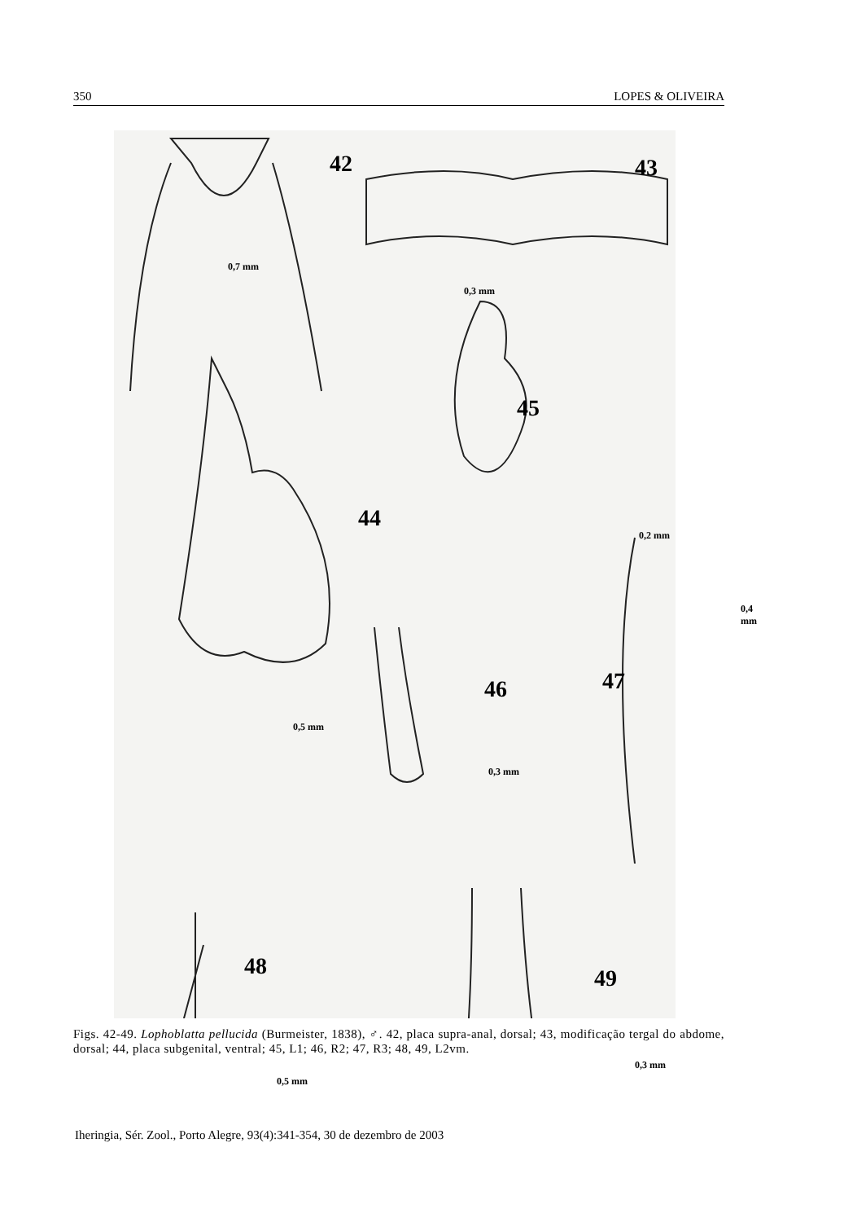350 LOPES & OLIVEIRA
42
0,7 mm
43
0,3 mm
44
0,5 mm
45
0,2 mm
46
0,3 mm
47
0,4 mm
48
0,5 mm
49
0,3 mm
Figs. 42-49. Lophoblatta pellucida (Burmeister, 1838), ♂. 42, placa supra-anal, dorsal; 43, modificação tergal do abdome, dorsal; 44, placa subgenital, ventral; 45, L1; 46, R2; 47, R3; 48, 49, L2vm.
Iheringia, Sér. Zool., Porto Alegre, 93(4):341-354, 30 de dezembro de 2003